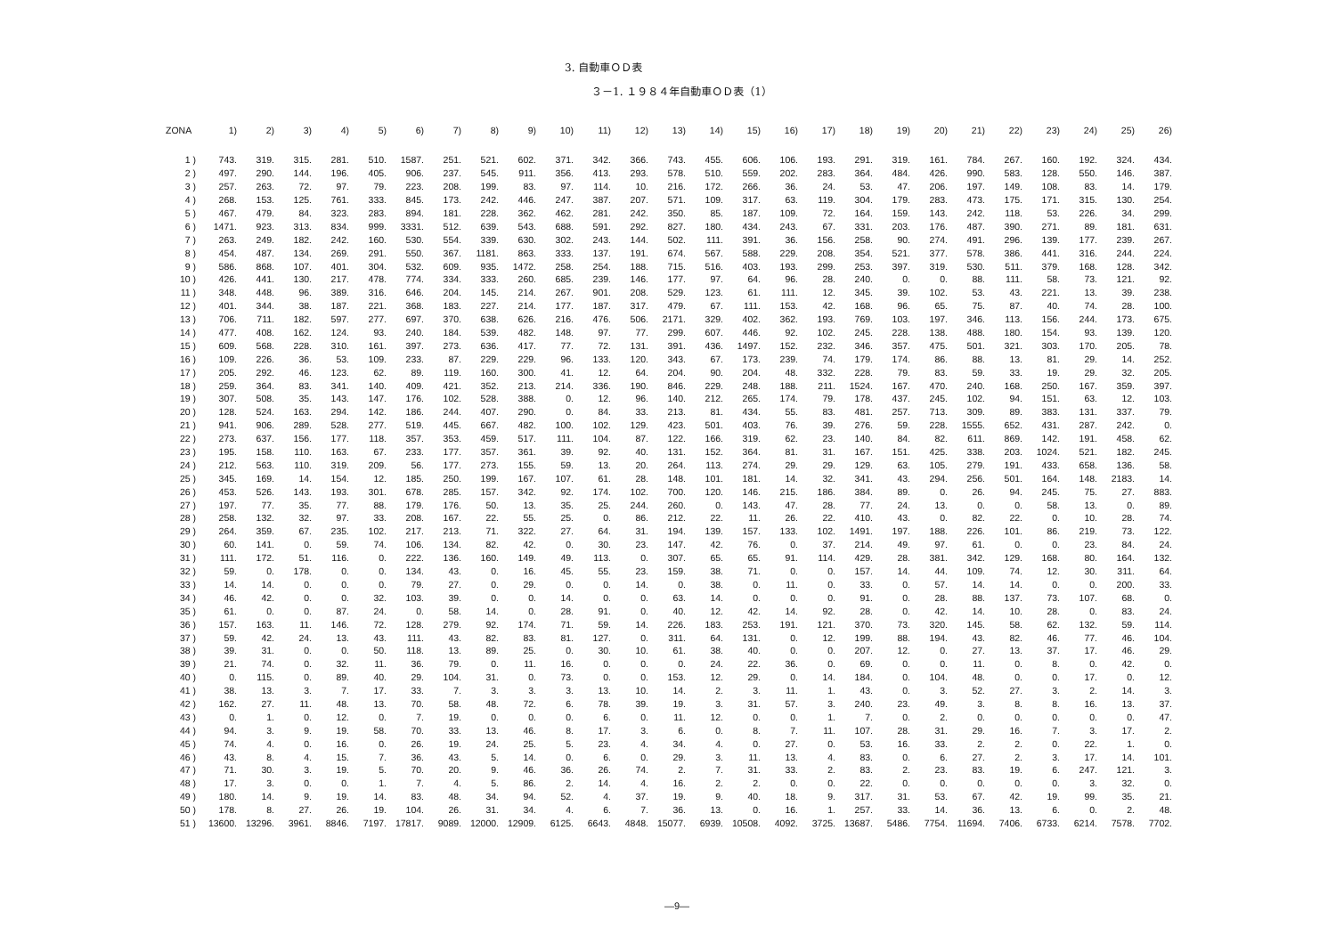3. 自動車ＯＤ表
３－1. １９８４年自動車ＯＤ表（1）
| ZONA | 1) | 2) | 3) | 4) | 5) | 6) | 7) | 8) | 9) | 10) | 11) | 12) | 13) | 14) | 15) | 16) | 17) | 18) | 19) | 20) | 21) | 22) | 23) | 24) | 25) | 26) |
| --- | --- | --- | --- | --- | --- | --- | --- | --- | --- | --- | --- | --- | --- | --- | --- | --- | --- | --- | --- | --- | --- | --- | --- | --- | --- | --- |
| 1 ) | 743. | 319. | 315. | 281. | 510. | 1587. | 251. | 521. | 602. | 371. | 342. | 366. | 743. | 455. | 606. | 106. | 193. | 291. | 319. | 161. | 784. | 267. | 160. | 192. | 324. | 434. |
| 2 ) | 497. | 290. | 144. | 196. | 405. | 906. | 237. | 545. | 911. | 356. | 413. | 293. | 578. | 510. | 559. | 202. | 283. | 364. | 484. | 426. | 990. | 583. | 128. | 550. | 146. | 387. |
| 3 ) | 257. | 263. | 72. | 97. | 79. | 223. | 208. | 199. | 83. | 97. | 114. | 10. | 216. | 172. | 266. | 36. | 24. | 53. | 47. | 206. | 197. | 149. | 108. | 83. | 14. | 179. |
| 4 ) | 268. | 153. | 125. | 761. | 333. | 845. | 173. | 242. | 446. | 247. | 387. | 207. | 571. | 109. | 317. | 63. | 119. | 304. | 179. | 283. | 473. | 175. | 171. | 315. | 130. | 254. |
| 5 ) | 467. | 479. | 84. | 323. | 283. | 894. | 181. | 228. | 362. | 462. | 281. | 242. | 350. | 85. | 187. | 109. | 72. | 164. | 159. | 143. | 242. | 118. | 53. | 226. | 34. | 299. |
| 6 ) | 1471. | 923. | 313. | 834. | 999. | 3331. | 512. | 639. | 543. | 688. | 591. | 292. | 827. | 180. | 434. | 243. | 67. | 331. | 203. | 176. | 487. | 390. | 271. | 89. | 181. | 631. |
| 7 ) | 263. | 249. | 182. | 242. | 160. | 530. | 554. | 339. | 630. | 302. | 243. | 144. | 502. | 111. | 391. | 36. | 156. | 258. | 90. | 274. | 491. | 296. | 139. | 177. | 239. | 267. |
| 8 ) | 454. | 487. | 134. | 269. | 291. | 550. | 367. | 1181. | 863. | 333. | 137. | 191. | 674. | 567. | 588. | 229. | 208. | 354. | 521. | 377. | 578. | 386. | 441. | 316. | 244. | 224. |
| 9 ) | 586. | 868. | 107. | 401. | 304. | 532. | 609. | 935. | 1472. | 258. | 254. | 188. | 715. | 516. | 403. | 193. | 299. | 253. | 397. | 319. | 530. | 511. | 379. | 168. | 128. | 342. |
| 10 ) | 426. | 441. | 130. | 217. | 478. | 774. | 334. | 333. | 260. | 685. | 239. | 146. | 177. | 97. | 64. | 96. | 28. | 240. | 0. | 0. | 88. | 111. | 58. | 73. | 121. | 92. |
| 11 ) | 348. | 448. | 96. | 389. | 316. | 646. | 204. | 145. | 214. | 267. | 901. | 208. | 529. | 123. | 61. | 111. | 12. | 345. | 39. | 102. | 53. | 43. | 221. | 13. | 39. | 238. |
| 12 ) | 401. | 344. | 38. | 187. | 221. | 368. | 183. | 227. | 214. | 177. | 187. | 317. | 479. | 67. | 111. | 153. | 42. | 168. | 96. | 65. | 75. | 87. | 40. | 74. | 28. | 100. |
| 13 ) | 706. | 711. | 182. | 597. | 277. | 697. | 370. | 638. | 626. | 216. | 476. | 506. | 2171. | 329. | 402. | 362. | 193. | 769. | 103. | 197. | 346. | 113. | 156. | 244. | 173. | 675. |
| 14 ) | 477. | 408. | 162. | 124. | 93. | 240. | 184. | 539. | 482. | 148. | 97. | 77. | 299. | 607. | 446. | 92. | 102. | 245. | 228. | 138. | 488. | 180. | 154. | 93. | 139. | 120. |
| 15 ) | 609. | 568. | 228. | 310. | 161. | 397. | 273. | 636. | 417. | 77. | 72. | 131. | 391. | 436. | 1497. | 152. | 232. | 346. | 357. | 475. | 501. | 321. | 303. | 170. | 205. | 78. |
| 16 ) | 109. | 226. | 36. | 53. | 109. | 233. | 87. | 229. | 229. | 96. | 133. | 120. | 343. | 67. | 173. | 239. | 74. | 179. | 174. | 86. | 88. | 13. | 81. | 29. | 14. | 252. |
| 17 ) | 205. | 292. | 46. | 123. | 62. | 89. | 119. | 160. | 300. | 41. | 12. | 64. | 204. | 90. | 204. | 48. | 332. | 228. | 79. | 83. | 59. | 33. | 19. | 29. | 32. | 205. |
| 18 ) | 259. | 364. | 83. | 341. | 140. | 409. | 421. | 352. | 213. | 214. | 336. | 190. | 846. | 229. | 248. | 188. | 211. | 1524. | 167. | 470. | 240. | 168. | 250. | 167. | 359. | 397. |
| 19 ) | 307. | 508. | 35. | 143. | 147. | 176. | 102. | 528. | 388. | 0. | 12. | 96. | 140. | 212. | 265. | 174. | 79. | 178. | 437. | 245. | 102. | 94. | 151. | 63. | 12. | 103. |
| 20 ) | 128. | 524. | 163. | 294. | 142. | 186. | 244. | 407. | 290. | 0. | 84. | 33. | 213. | 81. | 434. | 55. | 83. | 481. | 257. | 713. | 309. | 89. | 383. | 131. | 337. | 79. |
| 21 ) | 941. | 906. | 289. | 528. | 277. | 519. | 445. | 667. | 482. | 100. | 102. | 129. | 423. | 501. | 403. | 76. | 39. | 276. | 59. | 228. | 1555. | 652. | 431. | 287. | 242. | 0. |
| 22 ) | 273. | 637. | 156. | 177. | 118. | 357. | 353. | 459. | 517. | 111. | 104. | 87. | 122. | 166. | 319. | 62. | 23. | 140. | 84. | 82. | 611. | 869. | 142. | 191. | 458. | 62. |
| 23 ) | 195. | 158. | 110. | 163. | 67. | 233. | 177. | 357. | 361. | 39. | 92. | 40. | 131. | 152. | 364. | 81. | 31. | 167. | 151. | 425. | 338. | 203. | 1024. | 521. | 182. | 245. |
| 24 ) | 212. | 563. | 110. | 319. | 209. | 56. | 177. | 273. | 155. | 59. | 13. | 20. | 264. | 113. | 274. | 29. | 29. | 129. | 63. | 105. | 279. | 191. | 433. | 658. | 136. | 58. |
| 25 ) | 345. | 169. | 14. | 154. | 12. | 185. | 250. | 199. | 167. | 107. | 61. | 28. | 148. | 101. | 181. | 14. | 32. | 341. | 43. | 294. | 256. | 501. | 164. | 148. | 2183. | 14. |
| 26 ) | 453. | 526. | 143. | 193. | 301. | 678. | 285. | 157. | 342. | 92. | 174. | 102. | 700. | 120. | 146. | 215. | 186. | 384. | 89. | 0. | 26. | 94. | 245. | 75. | 27. | 883. |
| 27 ) | 197. | 77. | 35. | 77. | 88. | 179. | 176. | 50. | 13. | 35. | 25. | 244. | 260. | 0. | 143. | 47. | 28. | 77. | 24. | 13. | 0. | 0. | 58. | 13. | 0. | 89. |
| 28 ) | 258. | 132. | 32. | 97. | 33. | 208. | 167. | 22. | 55. | 25. | 0. | 86. | 212. | 22. | 11. | 26. | 22. | 410. | 43. | 0. | 82. | 22. | 0. | 10. | 28. | 74. |
| 29 ) | 264. | 359. | 67. | 235. | 102. | 217. | 213. | 71. | 322. | 27. | 64. | 31. | 194. | 139. | 157. | 133. | 102. | 1491. | 197. | 188. | 226. | 101. | 86. | 219. | 73. | 122. |
| 30 ) | 60. | 141. | 0. | 59. | 74. | 106. | 134. | 82. | 42. | 0. | 30. | 23. | 147. | 42. | 76. | 0. | 37. | 214. | 49. | 97. | 61. | 0. | 0. | 23. | 84. | 24. |
| 31 ) | 111. | 172. | 51. | 116. | 0. | 222. | 136. | 160. | 149. | 49. | 113. | 0. | 307. | 65. | 65. | 91. | 114. | 429. | 28. | 381. | 342. | 129. | 168. | 80. | 164. | 132. |
| 32 ) | 59. | 0. | 178. | 0. | 0. | 134. | 43. | 0. | 16. | 45. | 55. | 23. | 159. | 38. | 71. | 0. | 0. | 157. | 14. | 44. | 109. | 74. | 12. | 30. | 311. | 64. |
| 33 ) | 14. | 14. | 0. | 0. | 0. | 79. | 27. | 0. | 29. | 0. | 0. | 14. | 0. | 38. | 0. | 11. | 0. | 33. | 0. | 57. | 14. | 14. | 0. | 0. | 200. | 33. |
| 34 ) | 46. | 42. | 0. | 0. | 32. | 103. | 39. | 0. | 0. | 14. | 0. | 0. | 63. | 14. | 0. | 0. | 0. | 91. | 0. | 28. | 88. | 137. | 73. | 107. | 68. | 0. |
| 35 ) | 61. | 0. | 0. | 87. | 24. | 0. | 58. | 14. | 0. | 28. | 91. | 0. | 40. | 12. | 42. | 14. | 92. | 28. | 0. | 42. | 14. | 10. | 28. | 0. | 83. | 24. |
| 36 ) | 157. | 163. | 11. | 146. | 72. | 128. | 279. | 92. | 174. | 71. | 59. | 14. | 226. | 183. | 253. | 191. | 121. | 370. | 73. | 320. | 145. | 58. | 62. | 132. | 59. | 114. |
| 37 ) | 59. | 42. | 24. | 13. | 43. | 111. | 43. | 82. | 83. | 81. | 127. | 0. | 311. | 64. | 131. | 0. | 12. | 199. | 88. | 194. | 43. | 82. | 46. | 77. | 46. | 104. |
| 38 ) | 39. | 31. | 0. | 0. | 50. | 118. | 13. | 89. | 25. | 0. | 30. | 10. | 61. | 38. | 40. | 0. | 0. | 207. | 12. | 0. | 27. | 13. | 37. | 17. | 46. | 29. |
| 39 ) | 21. | 74. | 0. | 32. | 11. | 36. | 79. | 0. | 11. | 16. | 0. | 0. | 0. | 24. | 22. | 36. | 0. | 69. | 0. | 0. | 11. | 0. | 8. | 0. | 42. | 0. |
| 40 ) | 0. | 115. | 0. | 89. | 40. | 29. | 104. | 31. | 0. | 73. | 0. | 0. | 153. | 12. | 29. | 0. | 14. | 184. | 0. | 104. | 48. | 0. | 0. | 17. | 0. | 12. |
| 41 ) | 38. | 13. | 3. | 7. | 17. | 33. | 7. | 3. | 3. | 3. | 13. | 10. | 14. | 2. | 3. | 11. | 1. | 43. | 0. | 3. | 52. | 27. | 3. | 2. | 14. | 3. |
| 42 ) | 162. | 27. | 11. | 48. | 13. | 70. | 58. | 48. | 72. | 6. | 78. | 39. | 19. | 3. | 31. | 57. | 3. | 240. | 23. | 49. | 3. | 8. | 8. | 16. | 13. | 37. |
| 43 ) | 0. | 1. | 0. | 12. | 0. | 7. | 19. | 0. | 0. | 0. | 6. | 0. | 11. | 12. | 0. | 0. | 1. | 7. | 0. | 2. | 0. | 0. | 0. | 0. | 0. | 47. |
| 44 ) | 94. | 3. | 9. | 19. | 58. | 70. | 33. | 13. | 46. | 8. | 17. | 3. | 6. | 0. | 8. | 7. | 11. | 107. | 28. | 31. | 29. | 16. | 7. | 3. | 17. | 2. |
| 45 ) | 74. | 4. | 0. | 16. | 0. | 26. | 19. | 24. | 25. | 5. | 23. | 4. | 34. | 4. | 0. | 27. | 0. | 53. | 16. | 33. | 2. | 2. | 0. | 22. | 1. | 0. |
| 46 ) | 43. | 8. | 4. | 15. | 7. | 36. | 43. | 5. | 14. | 0. | 6. | 0. | 29. | 3. | 11. | 13. | 4. | 83. | 0. | 6. | 27. | 2. | 3. | 17. | 14. | 101. |
| 47 ) | 71. | 30. | 3. | 19. | 5. | 70. | 20. | 9. | 46. | 36. | 26. | 74. | 2. | 7. | 31. | 33. | 2. | 83. | 2. | 23. | 83. | 19. | 6. | 247. | 121. | 3. |
| 48 ) | 17. | 3. | 0. | 0. | 1. | 7. | 4. | 5. | 86. | 2. | 14. | 4. | 16. | 2. | 2. | 0. | 0. | 22. | 0. | 0. | 0. | 0. | 0. | 3. | 32. | 0. |
| 49 ) | 180. | 14. | 9. | 19. | 14. | 83. | 48. | 34. | 94. | 52. | 4. | 37. | 19. | 9. | 40. | 18. | 9. | 317. | 31. | 53. | 67. | 42. | 19. | 99. | 35. | 21. |
| 50 ) | 178. | 8. | 27. | 26. | 19. | 104. | 26. | 31. | 34. | 4. | 6. | 7. | 36. | 13. | 0. | 16. | 1. | 257. | 33. | 14. | 36. | 13. | 6. | 0. | 2. | 48. |
| 51 ) | 13600. | 13296. | 3961. | 8846. | 7197. | 17817. | 9089. | 12000. | 12909. | 6125. | 6643. | 4848. | 15077. | 6939. | 10508. | 4092. | 3725. | 13687. | 5486. | 7754. | 11694. | 7406. | 6733. | 6214. | 7578. | 7702. |
—9—